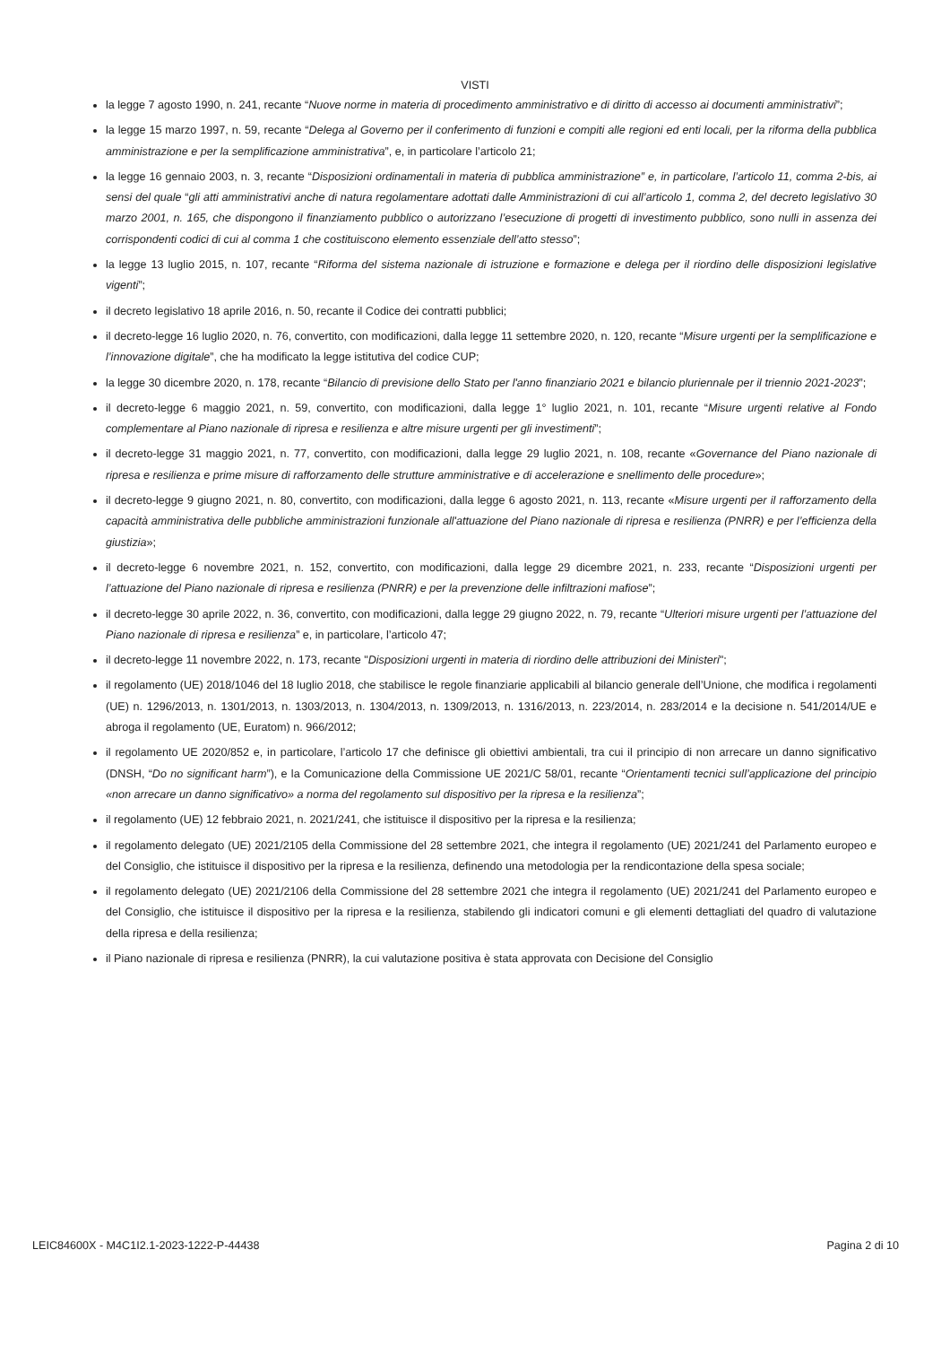VISTI
la legge 7 agosto 1990, n. 241, recante “Nuove norme in materia di procedimento amministrativo e di diritto di accesso ai documenti amministrativi”;
la legge 15 marzo 1997, n. 59, recante “Delega al Governo per il conferimento di funzioni e compiti alle regioni ed enti locali, per la riforma della pubblica amministrazione e per la semplificazione amministrativa”, e, in particolare l’articolo 21;
la legge 16 gennaio 2003, n. 3, recante “Disposizioni ordinamentali in materia di pubblica amministrazione” e, in particolare, l’articolo 11, comma 2-bis, ai sensi del quale “gli atti amministrativi anche di natura regolamentare adottati dalle Amministrazioni di cui all’articolo 1, comma 2, del decreto legislativo 30 marzo 2001, n. 165, che dispongono il finanziamento pubblico o autorizzano l’esecuzione di progetti di investimento pubblico, sono nulli in assenza dei corrispondenti codici di cui al comma 1 che costituiscono elemento essenziale dell’atto stesso”;
la legge 13 luglio 2015, n. 107, recante “Riforma del sistema nazionale di istruzione e formazione e delega per il riordino delle disposizioni legislative vigenti”;
il decreto legislativo 18 aprile 2016, n. 50, recante il Codice dei contratti pubblici;
il decreto-legge 16 luglio 2020, n. 76, convertito, con modificazioni, dalla legge 11 settembre 2020, n. 120, recante “Misure urgenti per la semplificazione e l’innovazione digitale”, che ha modificato la legge istitutiva del codice CUP;
la legge 30 dicembre 2020, n. 178, recante “Bilancio di previsione dello Stato per l'anno finanziario 2021 e bilancio pluriennale per il triennio 2021-2023”;
il decreto-legge 6 maggio 2021, n. 59, convertito, con modificazioni, dalla legge 1° luglio 2021, n. 101, recante “Misure urgenti relative al Fondo complementare al Piano nazionale di ripresa e resilienza e altre misure urgenti per gli investimenti”;
il decreto-legge 31 maggio 2021, n. 77, convertito, con modificazioni, dalla legge 29 luglio 2021, n. 108, recante «Governance del Piano nazionale di ripresa e resilienza e prime misure di rafforzamento delle strutture amministrative e di accelerazione e snellimento delle procedure»;
il decreto-legge 9 giugno 2021, n. 80, convertito, con modificazioni, dalla legge 6 agosto 2021, n. 113, recante «Misure urgenti per il rafforzamento della capacità amministrativa delle pubbliche amministrazioni funzionale all'attuazione del Piano nazionale di ripresa e resilienza (PNRR) e per l’efficienza della giustizia»;
il decreto-legge 6 novembre 2021, n. 152, convertito, con modificazioni, dalla legge 29 dicembre 2021, n. 233, recante “Disposizioni urgenti per l’attuazione del Piano nazionale di ripresa e resilienza (PNRR) e per la prevenzione delle infiltrazioni mafiose”;
il decreto-legge 30 aprile 2022, n. 36, convertito, con modificazioni, dalla legge 29 giugno 2022, n. 79, recante “Ulteriori misure urgenti per l’attuazione del Piano nazionale di ripresa e resilienza” e, in particolare, l’articolo 47;
il decreto-legge 11 novembre 2022, n. 173, recante "Disposizioni urgenti in materia di riordino delle attribuzioni dei Ministeri";
il regolamento (UE) 2018/1046 del 18 luglio 2018, che stabilisce le regole finanziarie applicabili al bilancio generale dell’Unione, che modifica i regolamenti (UE) n. 1296/2013, n. 1301/2013, n. 1303/2013, n. 1304/2013, n. 1309/2013, n. 1316/2013, n. 223/2014, n. 283/2014 e la decisione n. 541/2014/UE e abroga il regolamento (UE, Euratom) n. 966/2012;
il regolamento UE 2020/852 e, in particolare, l’articolo 17 che definisce gli obiettivi ambientali, tra cui il principio di non arrecare un danno significativo (DNSH, “Do no significant harm”), e la Comunicazione della Commissione UE 2021/C 58/01, recante “Orientamenti tecnici sull’applicazione del principio «non arrecare un danno significativo» a norma del regolamento sul dispositivo per la ripresa e la resilienza”;
il regolamento (UE) 12 febbraio 2021, n. 2021/241, che istituisce il dispositivo per la ripresa e la resilienza;
il regolamento delegato (UE) 2021/2105 della Commissione del 28 settembre 2021, che integra il regolamento (UE) 2021/241 del Parlamento europeo e del Consiglio, che istituisce il dispositivo per la ripresa e la resilienza, definendo una metodologia per la rendicontazione della spesa sociale;
il regolamento delegato (UE) 2021/2106 della Commissione del 28 settembre 2021 che integra il regolamento (UE) 2021/241 del Parlamento europeo e del Consiglio, che istituisce il dispositivo per la ripresa e la resilienza, stabilendo gli indicatori comuni e gli elementi dettagliati del quadro di valutazione della ripresa e della resilienza;
il Piano nazionale di ripresa e resilienza (PNRR), la cui valutazione positiva è stata approvata con Decisione del Consiglio
LEIC84600X - M4C1I2.1-2023-1222-P-44438 Pagina 2 di 10